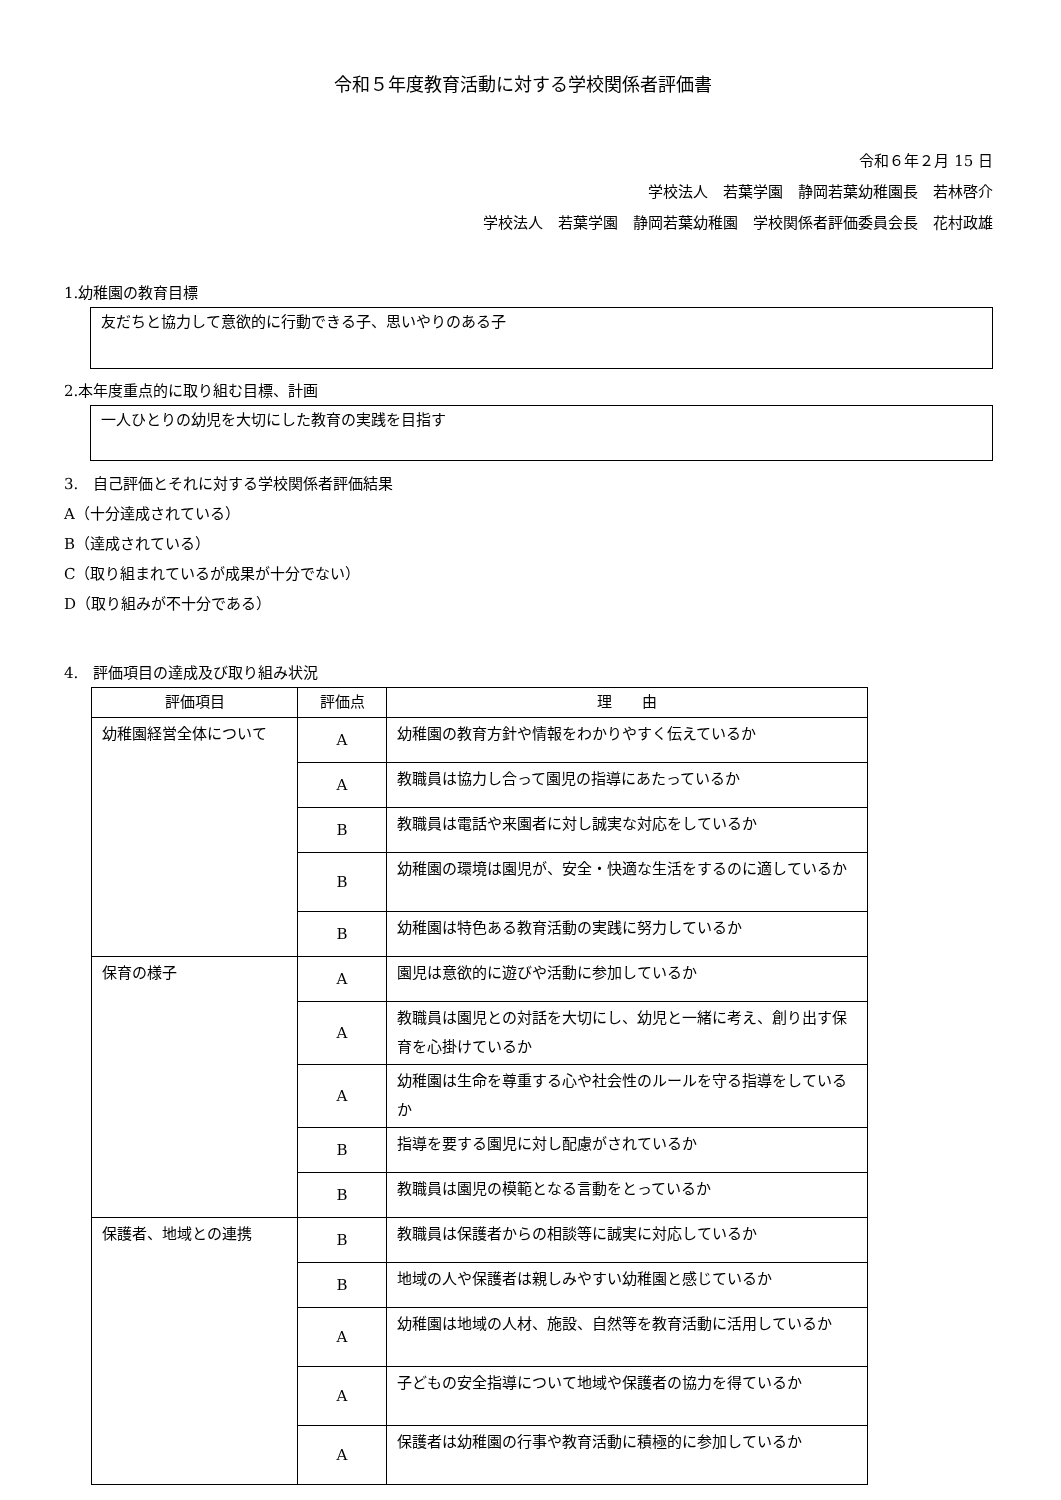令和５年度教育活動に対する学校関係者評価書
令和６年２月 15 日
学校法人　若葉学園　静岡若葉幼稚園長　若林啓介
学校法人　若葉学園　静岡若葉幼稚園　学校関係者評価委員会長　花村政雄
1.幼稚園の教育目標
友だちと協力して意欲的に行動できる子、思いやりのある子
2.本年度重点的に取り組む目標、計画
一人ひとりの幼児を大切にした教育の実践を目指す
3.　自己評価とそれに対する学校関係者評価結果
A（十分達成されている）
B（達成されている）
C（取り組まれているが成果が十分でない）
D（取り組みが不十分である）
4.　評価項目の達成及び取り組み状況
| 評価項目 | 評価点 | 理 由 |
| --- | --- | --- |
| 幼稚園経営全体について | A | 幼稚園の教育方針や情報をわかりやすく伝えているか |
| | A | 教職員は協力し合って園児の指導にあたっているか |
| | B | 教職員は電話や来園者に対し誠実な対応をしているか |
| | B | 幼稚園の環境は園児が、安全・快適な生活をするのに適しているか |
| | B | 幼稚園は特色ある教育活動の実践に努力しているか |
| 保育の様子 | A | 園児は意欲的に遊びや活動に参加しているか |
| | A | 教職員は園児との対話を大切にし、幼児と一緒に考え、創り出す保育を心掛けているか |
| | A | 幼稚園は生命を尊重する心や社会性のルールを守る指導をしているか |
| | B | 指導を要する園児に対し配慮がされているか |
| | B | 教職員は園児の模範となる言動をとっているか |
| 保護者、地域との連携 | B | 教職員は保護者からの相談等に誠実に対応しているか |
| | B | 地域の人や保護者は親しみやすい幼稚園と感じているか |
| | A | 幼稚園は地域の人材、施設、自然等を教育活動に活用しているか |
| | A | 子どもの安全指導について地域や保護者の協力を得ているか |
| | A | 保護者は幼稚園の行事や教育活動に積極的に参加しているか |